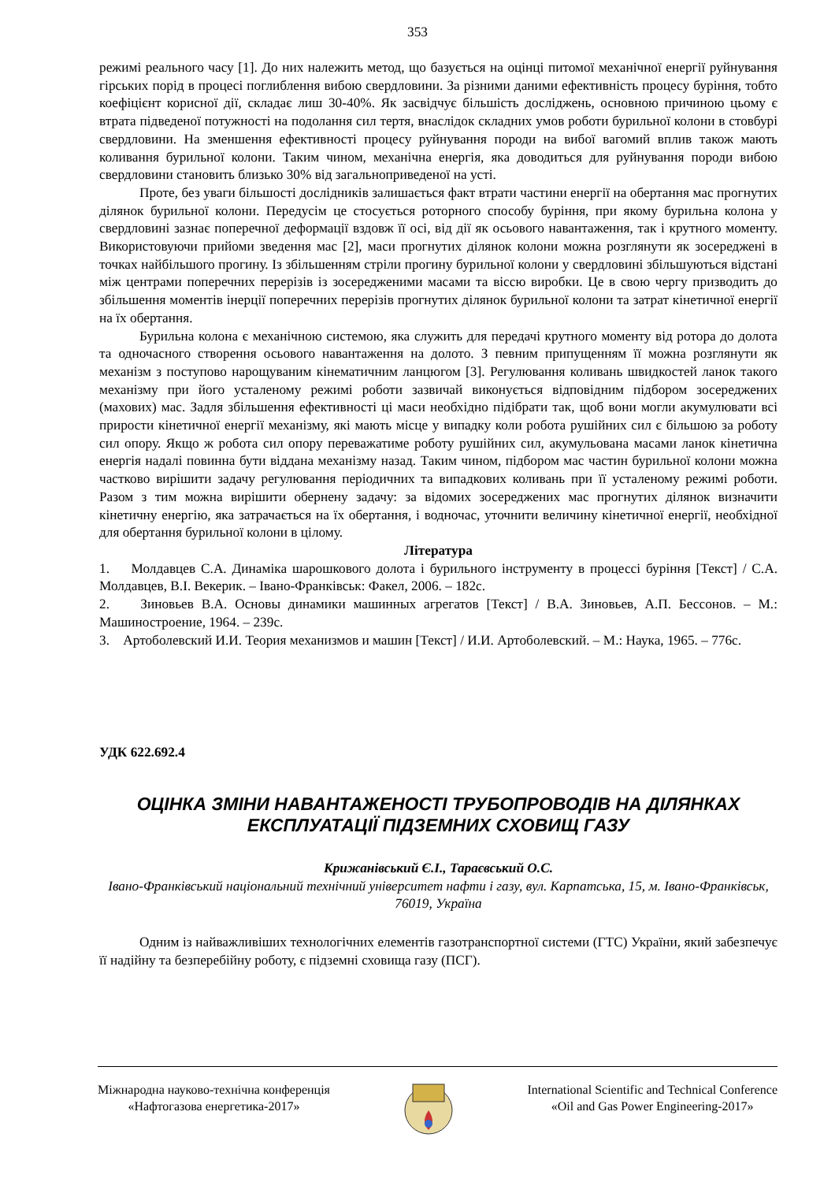353
режимі реального часу [1]. До них належить метод, що базується на оцінці питомої механічної енергії руйнування гірських порід в процесі поглиблення вибою свердловини. За різними даними ефективність процесу буріння, тобто коефіцієнт корисної дії, складає лиш 30-40%. Як засвідчує більшість досліджень, основною причиною цьому є втрата підведеної потужності на подолання сил тертя, внаслідок складних умов роботи бурильної колони в стовбурі свердловини. На зменшення ефективності процесу руйнування породи на вибої вагомий вплив також мають коливання бурильної колони. Таким чином, механічна енергія, яка доводиться для руйнування породи вибою свердловини становить близько 30% від загальноприведеної на усті.
Проте, без уваги більшості дослідників залишається факт втрати частини енергії на обертання мас прогнутих ділянок бурильної колони. Передусім це стосується роторного способу буріння, при якому бурильна колона у свердловині зазнає поперечної деформації вздовж її осі, від дії як осьового навантаження, так і крутного моменту. Використовуючи прийоми зведення мас [2], маси прогнутих ділянок колони можна розглянути як зосереджені в точках найбільшого прогину. Із збільшенням стріли прогину бурильної колони у свердловині збільшуються відстані між центрами поперечних перерізів із зосередженими масами та віссю виробки. Це в свою чергу призводить до збільшення моментів інерції поперечних перерізів прогнутих ділянок бурильної колони та затрат кінетичної енергії на їх обертання.
Бурильна колона є механічною системою, яка служить для передачі крутного моменту від ротора до долота та одночасного створення осьового навантаження на долото. З певним припущенням її можна розглянути як механізм з поступово нарощуваним кінематичним ланцюгом [3]. Регулювання коливань швидкостей ланок такого механізму при його усталеному режимі роботи зазвичай виконується відповідним підбором зосереджених (махових) мас. Задля збільшення ефективності ці маси необхідно підібрати так, щоб вони могли акумулювати всі прирости кінетичної енергії механізму, які мають місце у випадку коли робота рушійних сил є більшою за роботу сил опору. Якщо ж робота сил опору переважатиме роботу рушійних сил, акумульована масами ланок кінетична енергія надалі повинна бути віддана механізму назад. Таким чином, підбором мас частин бурильної колони можна частково вирішити задачу регулювання періодичних та випадкових коливань при її усталеному режимі роботи. Разом з тим можна вирішити обернену задачу: за відомих зосереджених мас прогнутих ділянок визначити кінетичну енергію, яка затрачається на їх обертання, і водночас, уточнити величину кінетичної енергії, необхідної для обертання бурильної колони в цілому.
Література
1. Молдавцев С.А. Динаміка шарошкового долота і бурильного інструменту в процессі буріння [Текст] / С.А. Молдавцев, В.І. Векерик. – Івано-Франківськ: Факел, 2006. – 182с.
2. Зиновьев В.А. Основы динамики машинных агрегатов [Текст] / В.А. Зиновьев, А.П. Бессонов. – М.: Машиностроение, 1964. – 239с.
3. Артоболевский И.И. Теория механизмов и машин [Текст] / И.И. Артоболевский. – М.: Наука, 1965. – 776с.
УДК 622.692.4
ОЦІНКА ЗМІНИ НАВАНТАЖЕНОСТІ ТРУБОПРОВОДІВ НА ДІЛЯНКАХ ЕКСПЛУАТАЦІЇ ПІДЗЕМНИХ СХОВИЩ ГАЗУ
Крижанівський Є.І., Тараєвський О.С.
Івано-Франківський національний технічний університет нафти і газу, вул. Карпатська, 15, м. Івано-Франківськ, 76019, Україна
Одним із найважливіших технологічних елементів газотранспортної системи (ГТС) України, який забезпечує її надійну та безперебійну роботу, є підземні сховища газу (ПСГ).
Міжнародна науково-технічна конференція
«Нафтогазова енергетика-2017»
International Scientific and Technical Conference
«Oil and Gas Power Engineering-2017»